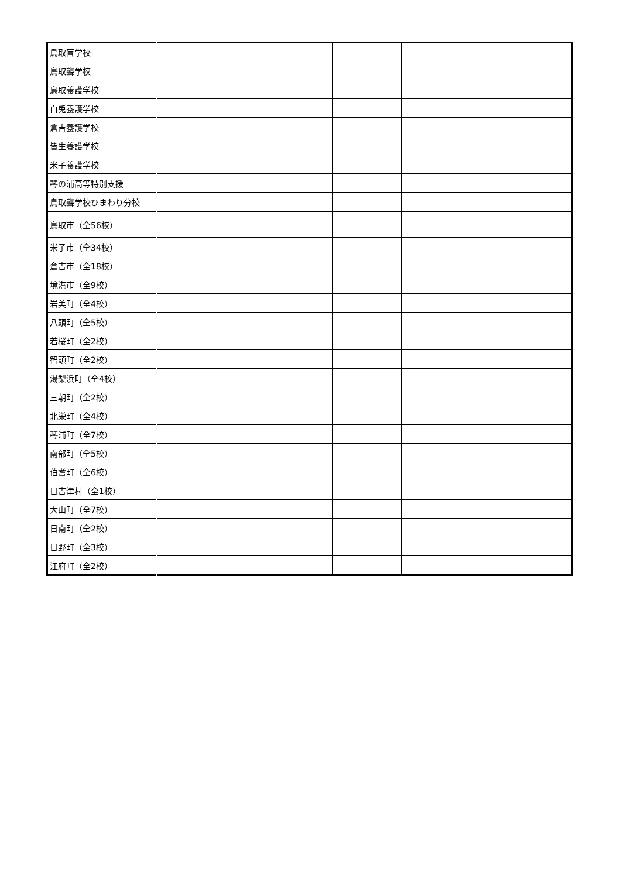| 鳥取盲学校 | | | | | |
| 鳥取聾学校 | | | | | |
| 鳥取養護学校 | | | | | |
| 白兎養護学校 | | | | | |
| 倉吉養護学校 | | | | | |
| 皆生養護学校 | | | | | |
| 米子養護学校 | | | | | |
| 琴の浦高等特別支援 | | | | | |
| 鳥取聾学校ひまわり分校 | | | | | |
| 鳥取市（全56校） | | | | | |
| 米子市（全34校） | | | | | |
| 倉吉市（全18校） | | | | | |
| 境港市（全9校） | | | | | |
| 岩美町（全4校） | | | | | |
| 八頭町（全5校） | | | | | |
| 若桜町（全2校） | | | | | |
| 智頭町（全2校） | | | | | |
| 湯梨浜町（全4校） | | | | | |
| 三朝町（全2校） | | | | | |
| 北栄町（全4校） | | | | | |
| 琴浦町（全7校） | | | | | |
| 南部町（全5校） | | | | | |
| 伯耆町（全6校） | | | | | |
| 日吉津村（全1校） | | | | | |
| 大山町（全7校） | | | | | |
| 日南町（全2校） | | | | | |
| 日野町（全3校） | | | | | |
| 江府町（全2校） | | | | | |